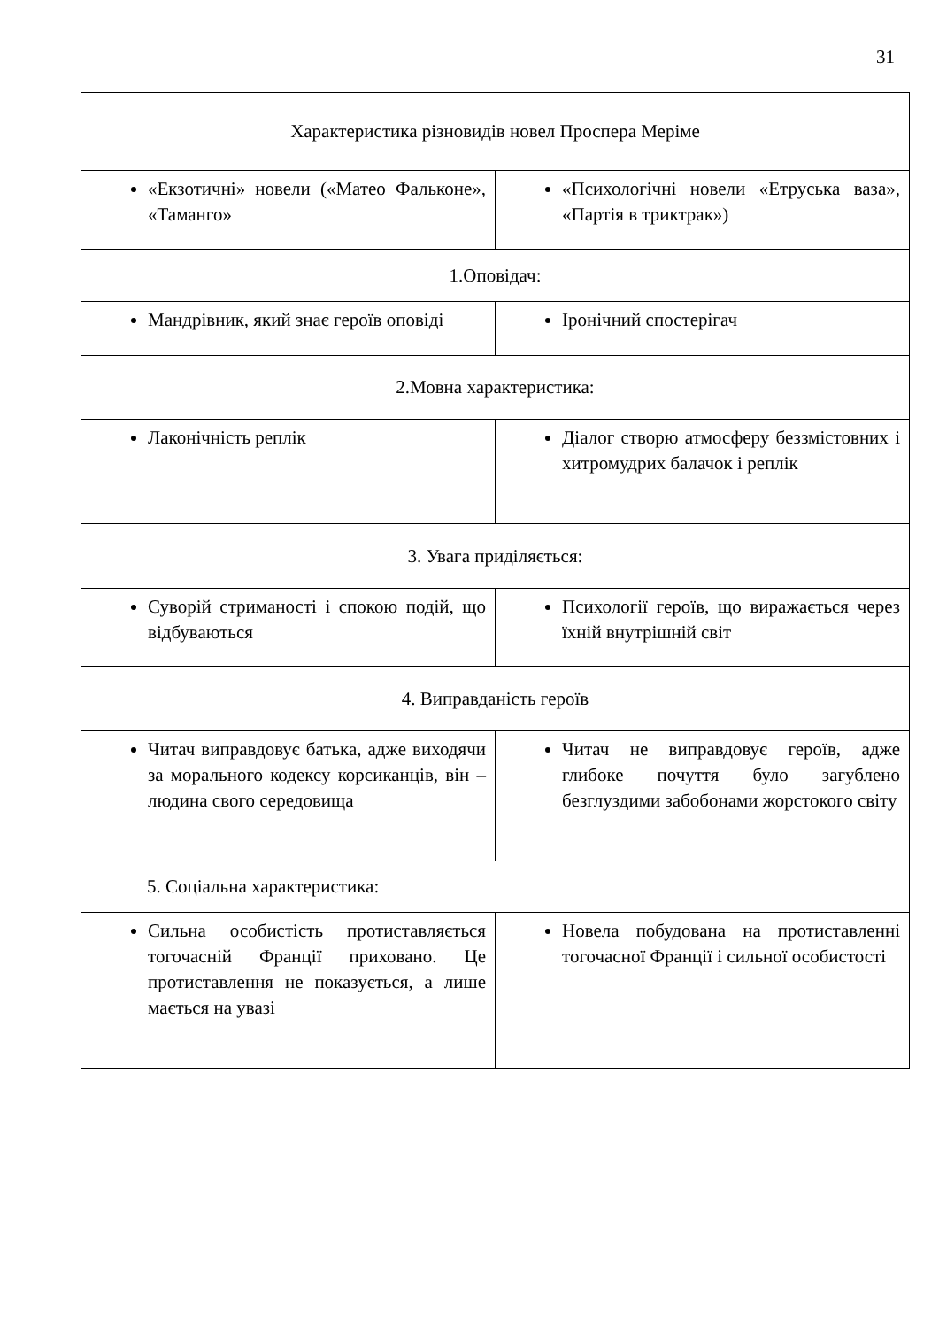31
| Характеристика різновидів новел Проспера Меріме | |
| «Екзотичні» новели («Матео Фальконе», «Таманго» | «Психологічні новели «Етруська ваза», «Партія в триктрак») |
| 1.Оповідач: | |
| Мандрівник, який знає героїв оповіді | Іронічний спостерігач |
| 2.Мовна характеристика: | |
| Лаконічність реплік | Діалог створю атмосферу беззмістовних і хитромудрих балачок і реплік |
| 3. Увага приділяється: | |
| Суворій стриманості і спокою подій, що відбуваються | Психології героїв, що виражається через їхній внутрішній світ |
| 4. Виправданість героїв | |
| Читач виправдовує батька, адже виходячи за морального кодексу корсиканців, він – людина свого середовища | Читач не виправдовує героїв, адже глибоке почуття було загублено безглуздими забобонами жорстокого світу |
| 5. Соціальна характеристика: | |
| Сильна особистість протиставляється тогочасній Франції приховано. Це протиставлення не показується, а лише мається на увазі | Новела побудована на протиставленні тогочасної Франції і сильної особистості |